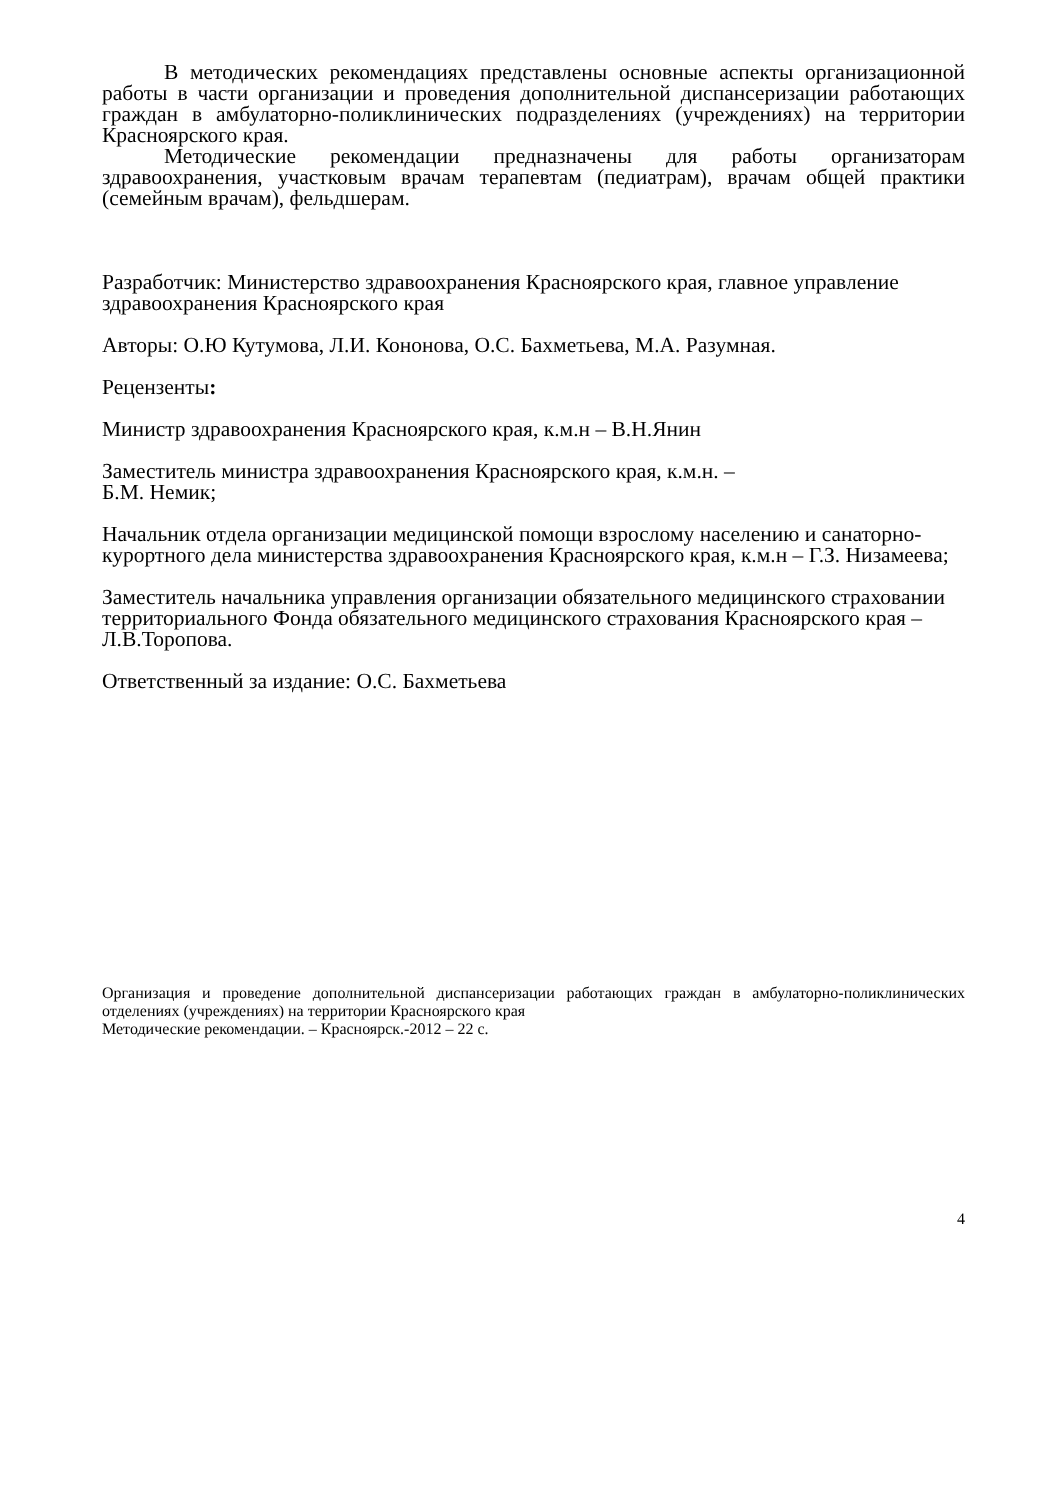В методических рекомендациях представлены основные аспекты организационной работы в части организации и проведения дополнительной диспансеризации работающих граждан в амбулаторно-поликлинических подразделениях (учреждениях) на территории Красноярского края.
Методические рекомендации предназначены для работы организаторам здравоохранения, участковым врачам терапевтам (педиатрам), врачам общей практики (семейным врачам), фельдшерам.
Разработчик: Министерство здравоохранения Красноярского края, главное управление здравоохранения Красноярского края
Авторы: О.Ю Кутумова, Л.И. Кононова, О.С. Бахметьева, М.А. Разумная.
Рецензенты:
Министр здравоохранения Красноярского края, к.м.н – В.Н.Янин
Заместитель министра здравоохранения Красноярского края, к.м.н. –
Б.М. Немик;
Начальник отдела организации медицинской помощи взрослому населению и санаторно-курортного дела министерства здравоохранения Красноярского края, к.м.н – Г.З. Низамеева;
Заместитель начальника управления организации обязательного медицинского страховании территориального Фонда обязательного медицинского страхования Красноярского края – Л.В.Торопова.
Ответственный за издание: О.С. Бахметьева
Организация и проведение дополнительной диспансеризации работающих граждан в амбулаторно-поликлинических отделениях (учреждениях) на территории Красноярского края
Методические рекомендации. – Красноярск.-2012 – 22 с.
4